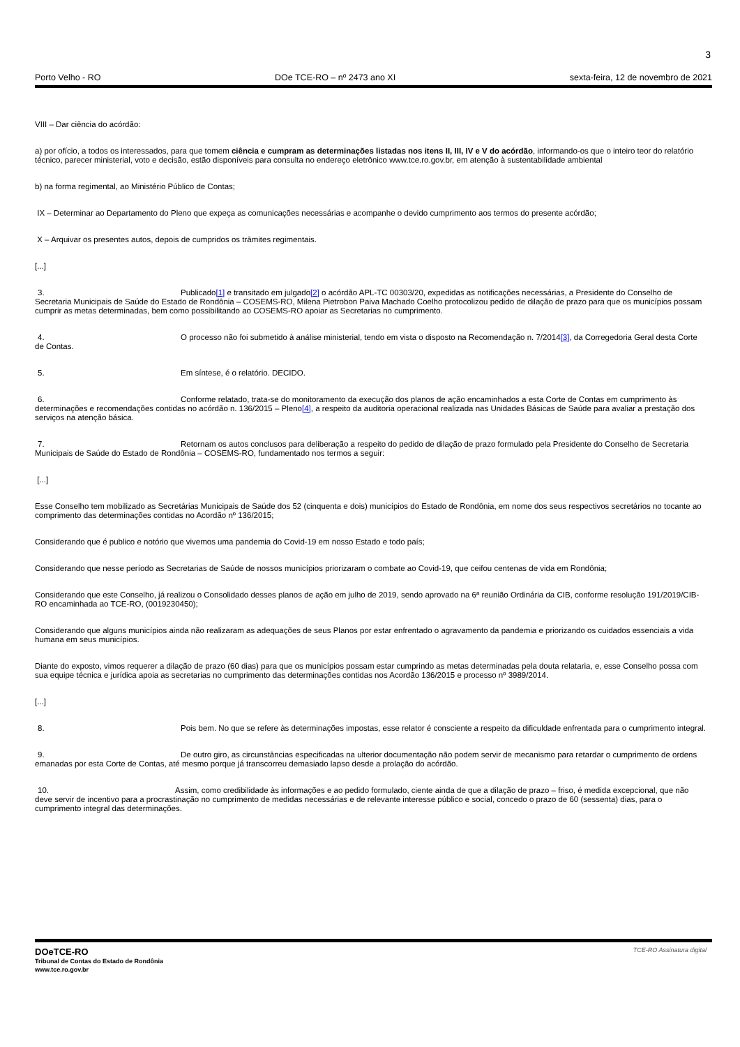3
Porto Velho - RO DOe TCE-RO – nº 2473 ano XI sexta-feira, 12 de novembro de 2021
VIII – Dar ciência do acórdão:
a) por ofício, a todos os interessados, para que tomem ciência e cumpram as determinações listadas nos itens II, III, IV e V do acórdão, informando-os que o inteiro teor do relatório técnico, parecer ministerial, voto e decisão, estão disponíveis para consulta no endereço eletrônico www.tce.ro.gov.br, em atenção à sustentabilidade ambiental
b) na forma regimental, ao Ministério Público de Contas;
IX – Determinar ao Departamento do Pleno que expeça as comunicações necessárias e acompanhe o devido cumprimento aos termos do presente acórdão;
X – Arquivar os presentes autos, depois de cumpridos os trâmites regimentais.
[...]
3. Publicado[1] e transitado em julgado[2] o acórdão APL-TC 00303/20, expedidas as notificações necessárias, a Presidente do Conselho de Secretaria Municipais de Saúde do Estado de Rondônia – COSEMS-RO, Milena Pietrobon Paiva Machado Coelho protocolizou pedido de dilação de prazo para que os municípios possam cumprir as metas determinadas, bem como possibilitando ao COSEMS-RO apoiar as Secretarias no cumprimento.
4. O processo não foi submetido à análise ministerial, tendo em vista o disposto na Recomendação n. 7/2014[3], da Corregedoria Geral desta Corte de Contas.
5. Em síntese, é o relatório. DECIDO.
6. Conforme relatado, trata-se do monitoramento da execução dos planos de ação encaminhados a esta Corte de Contas em cumprimento às determinações e recomendações contidas no acórdão n. 136/2015 – Pleno[4], a respeito da auditoria operacional realizada nas Unidades Básicas de Saúde para avaliar a prestação dos serviços na atenção básica.
7. Retornam os autos conclusos para deliberação a respeito do pedido de dilação de prazo formulado pela Presidente do Conselho de Secretaria Municipais de Saúde do Estado de Rondônia – COSEMS-RO, fundamentado nos termos a seguir:
[...]
Esse Conselho tem mobilizado as Secretárias Municipais de Saúde dos 52 (cinquenta e dois) municípios do Estado de Rondônia, em nome dos seus respectivos secretários no tocante ao comprimento das determinações contidas no Acordão nº 136/2015;
Considerando que é publico e notório que vivemos uma pandemia do Covid-19 em nosso Estado e todo país;
Considerando que nesse período as Secretarias de Saúde de nossos municípios priorizaram o combate ao Covid-19, que ceifou centenas de vida em Rondônia;
Considerando que este Conselho, já realizou o Consolidado desses planos de ação em julho de 2019, sendo aprovado na 6ª reunião Ordinária da CIB, conforme resolução 191/2019/CIB-RO encaminhada ao TCE-RO, (0019230450);
Considerando que alguns municípios ainda não realizaram as adequações de seus Planos por estar enfrentado o agravamento da pandemia e priorizando os cuidados essenciais a vida humana em seus municípios.
Diante do exposto, vimos requerer a dilação de prazo (60 dias) para que os municípios possam estar cumprindo as metas determinadas pela douta relataria, e, esse Conselho possa com sua equipe técnica e jurídica apoia as secretarias no cumprimento das determinações contidas nos Acordão 136/2015 e processo nº 3989/2014.
[...]
8. Pois bem. No que se refere às determinações impostas, esse relator é consciente a respeito da dificuldade enfrentada para o cumprimento integral.
9. De outro giro, as circunstâncias especificadas na ulterior documentação não podem servir de mecanismo para retardar o cumprimento de ordens emanadas por esta Corte de Contas, até mesmo porque já transcorreu demasiado lapso desde a prolação do acórdão.
10. Assim, como credibilidade às informações e ao pedido formulado, ciente ainda de que a dilação de prazo – friso, é medida excepcional, que não deve servir de incentivo para a procrastinação no cumprimento de medidas necessárias e de relevante interesse público e social, concedo o prazo de 60 (sessenta) dias, para o cumprimento integral das determinações.
DOeTCE-RO
Tribunal de Contas do Estado de Rondônia
www.tce.ro.gov.br
TCE-RO Assinatura digital